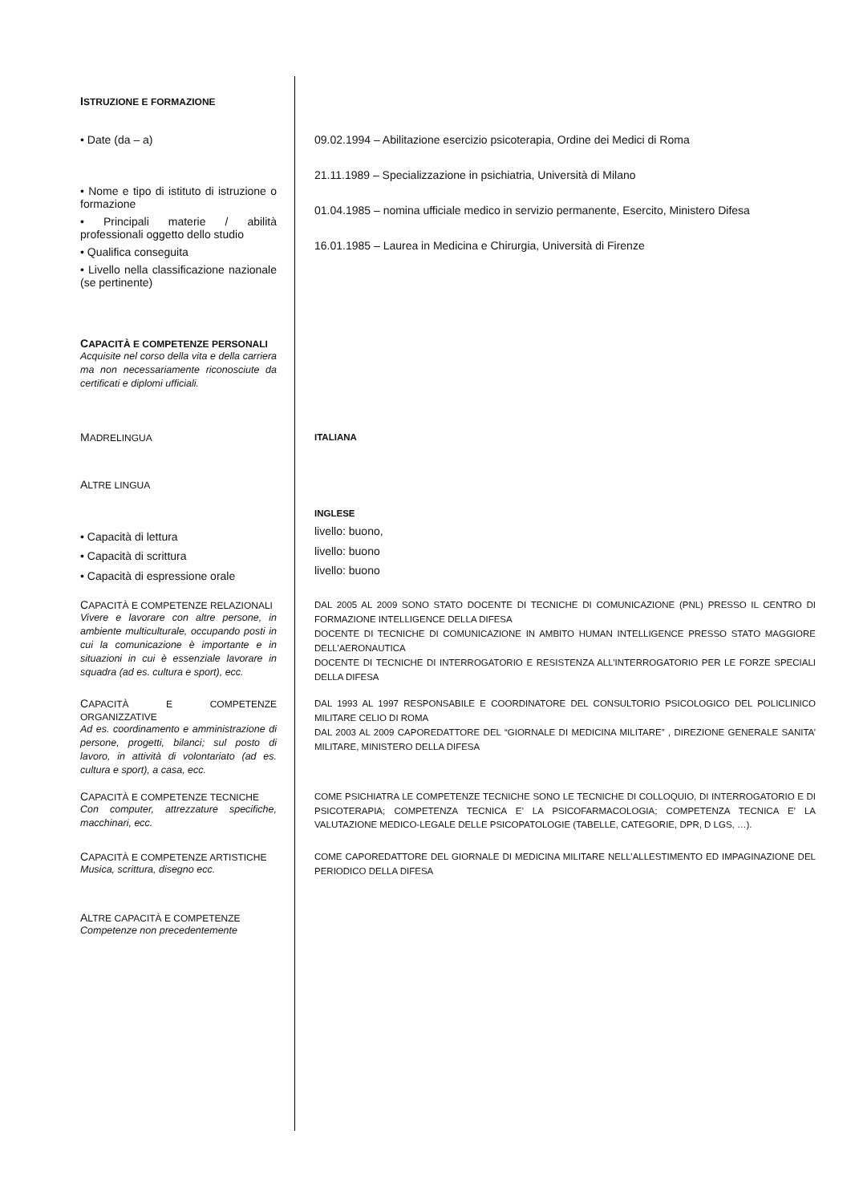ISTRUZIONE E FORMAZIONE
• Date (da – a)
• Nome e tipo di istituto di istruzione o formazione
• Principali materie / abilità professionali oggetto dello studio
• Qualifica conseguita
• Livello nella classificazione nazionale (se pertinente)
09.02.1994 – Abilitazione esercizio psicoterapia, Ordine dei Medici di Roma
21.11.1989 – Specializzazione in psichiatria, Università di Milano
01.04.1985 – nomina ufficiale medico in servizio permanente, Esercito, Ministero Difesa
16.01.1985 – Laurea in Medicina e Chirurgia, Università di Firenze
CAPACITÀ E COMPETENZE PERSONALI
Acquisite nel corso della vita e della carriera ma non necessariamente riconosciute da certificati e diplomi ufficiali.
MADRELINGUA
ITALIANA
ALTRE LINGUA
• Capacità di lettura
• Capacità di scrittura
• Capacità di espressione orale
INGLESE
livello: buono,
livello: buono
livello: buono
CAPACITÀ E COMPETENZE RELAZIONALI
Vivere e lavorare con altre persone, in ambiente multiculturale, occupando posti in cui la comunicazione è importante e in situazioni in cui è essenziale lavorare in squadra (ad es. cultura e sport), ecc.
DAL 2005 AL 2009 SONO STATO DOCENTE DI TECNICHE DI COMUNICAZIONE (PNL) PRESSO IL CENTRO DI FORMAZIONE INTELLIGENCE DELLA DIFESA
DOCENTE DI TECNICHE DI COMUNICAZIONE IN AMBITO HUMAN INTELLIGENCE PRESSO STATO MAGGIORE DELL’AERONAUTICA
DOCENTE DI TECNICHE DI INTERROGATORIO E RESISTENZA ALL’INTERROGATORIO PER LE FORZE SPECIALI DELLA DIFESA
CAPACITÀ E COMPETENZE ORGANIZZATIVE
Ad es. coordinamento e amministrazione di persone, progetti, bilanci; sul posto di lavoro, in attività di volontariato (ad es. cultura e sport), a casa, ecc.
DAL 1993 AL 1997 RESPONSABILE E COORDINATORE DEL CONSULTORIO PSICOLOGICO DEL POLICLINICO MILITARE CELIO DI ROMA
DAL 2003 AL 2009 CAPOREDATTORE DEL “GIORNALE DI MEDICINA MILITARE” , DIREZIONE GENERALE SANITA’ MILITARE, MINISTERO DELLA DIFESA
CAPACITÀ E COMPETENZE TECNICHE
Con computer, attrezzature specifiche, macchinari, ecc.
COME PSICHIATRA LE COMPETENZE TECNICHE SONO LE TECNICHE DI COLLOQUIO, DI INTERROGATORIO E DI PSICOTERAPIA; COMPETENZA TECNICA E’ LA PSICOFARMACOLOGIA; COMPETENZA TECNICA E’ LA VALUTAZIONE MEDICO-LEGALE DELLE PSICOPATOLOGIE (TABELLE, CATEGORIE, DPR, D LGS, …).
CAPACITÀ E COMPETENZE ARTISTICHE
Musica, scrittura, disegno ecc.
COME CAPOREDATTORE DEL GIORNALE DI MEDICINA MILITARE NELL’ALLESTIMENTO ED IMPAGINAZIONE DEL PERIODICO DELLA DIFESA
ALTRE CAPACITÀ E COMPETENZE
Competenze non precedentemente